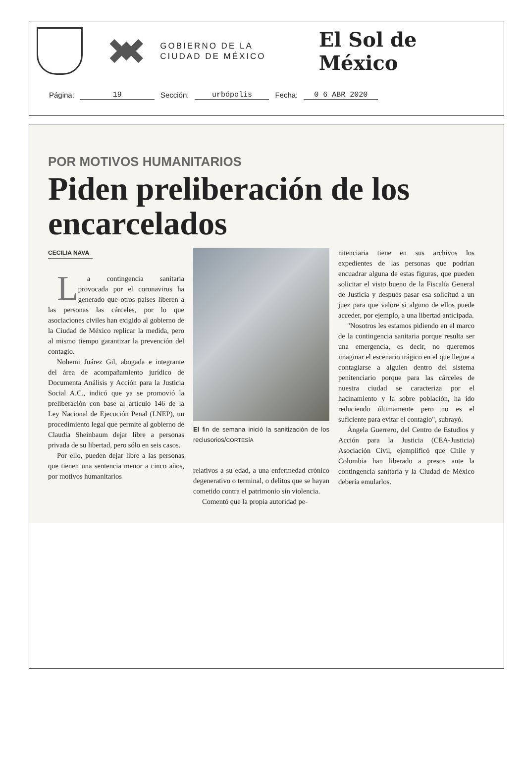GOBIERNO DE LA
CIUDAD DE MÉXICO
El Sol de México
Página: 19 Sección: urbópolis Fecha: 0 6 ABR 2020
POR MOTIVOS HUMANITARIOS
Piden preliberación de los encarcelados
CECILIA NAVA
La contingencia sanitaria provocada por el coronavirus ha generado que otros países liberen a las personas las cárceles, por lo que asociaciones civiles han exigido al gobierno de la Ciudad de México replicar la medida, pero al mismo tiempo garantizar la prevención del contagio.
Nohemi Juárez Gil, abogada e integrante del área de acompañamiento jurídico de Documenta Análisis y Acción para la Justicia Social A.C., indicó que ya se promovió la preliberación con base al artículo 146 de la Ley Nacional de Ejecución Penal (LNEP), un procedimiento legal que permite al gobierno de Claudia Sheinbaum dejar libre a personas privada de su libertad, pero sólo en seis casos.
Por ello, pueden dejar libre a las personas que tienen una sentencia menor a cinco años, por motivos humanitarios
El fin de semana inició la sanitización de los reclusorios/CORTESÍA
relativos a su edad, a una enfermedad crónico degenerativo o terminal, o delitos que se hayan cometido contra el patrimonio sin violencia.
Comentó que la propia autoridad pe-
nitenciaria tiene en sus archivos los expedientes de las personas que podrían encuadrar alguna de estas figuras, que pueden solicitar el visto bueno de la Fiscalía General de Justicia y después pasar esa solicitud a un juez para que valore si alguno de ellos puede acceder, por ejemplo, a una libertad anticipada.
"Nosotros les estamos pidiendo en el marco de la contingencia sanitaria porque resulta ser una emergencia, es decir, no queremos imaginar el escenario trágico en el que llegue a contagiarse a alguien dentro del sistema penitenciario porque para las cárceles de nuestra ciudad se caracteriza por el hacinamiento y la sobre población, ha ido reduciendo últimamente pero no es el suficiente para evitar el contagio", subrayó.
Ángela Guerrero, del Centro de Estudios y Acción para la Justicia (CEA-Justicia) Asociación Civil, ejemplificó que Chile y Colombia han liberado a presos ante la contingencia sanitaria y la Ciudad de México debería emularlos.